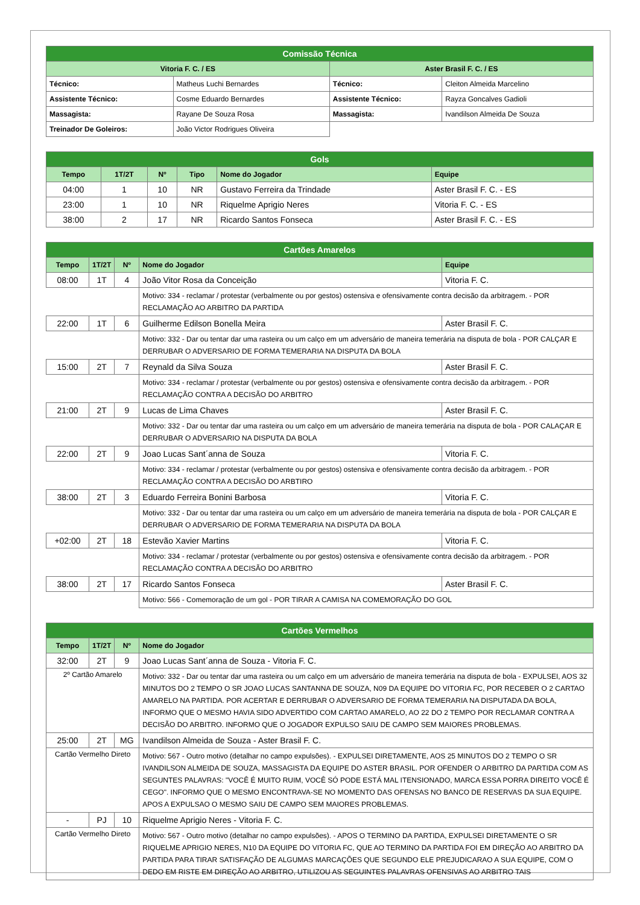| Comissão Técnica | | | |
| --- | --- | --- | --- |
| Vitoria F. C. / ES | | Aster Brasil F. C. / ES | |
| Técnico: | Matheus Luchi Bernardes | Técnico: | Cleiton Almeida Marcelino |
| Assistente Técnico: | Cosme Eduardo Bernardes | Assistente Técnico: | Rayza Goncalves Gadioli |
| Massagista: | Rayane De Souza Rosa | Massagista: | Ivandilson Almeida De Souza |
| Treinador De Goleiros: | João Victor Rodrigues Oliveira | | |
| Gols | | | | | |
| --- | --- | --- | --- | --- | --- |
| Tempo | 1T/2T | Nº | Tipo | Nome do Jogador | Equipe |
| 04:00 | 1 | 10 | NR | Gustavo Ferreira da Trindade | Aster Brasil F. C. - ES |
| 23:00 | 1 | 10 | NR | Riquelme Aprigio Neres | Vitoria F. C. - ES |
| 38:00 | 2 | 17 | NR | Ricardo Santos Fonseca | Aster Brasil F. C. - ES |
| Cartões Amarelos | | | | |
| --- | --- | --- | --- | --- |
| Tempo | 1T/2T | Nº | Nome do Jogador | Equipe |
| 08:00 | 1T | 4 | João Vitor Rosa da Conceição | Vitoria F. C. |
| | | | Motivo: 334 - reclamar / protestar (verbalmente ou por gestos) ostensiva e ofensivamente contra decisão da arbitragem. - POR RECLAMAÇÃO AO ARBITRO DA PARTIDA | |
| 22:00 | 1T | 6 | Guilherme Edilson Bonella Meira | Aster Brasil F. C. |
| | | | Motivo: 332 - Dar ou tentar dar uma rasteira ou um calço em um adversário de maneira temerária na disputa de bola - POR CALÇAR E DERRUBAR O ADVERSARIO DE FORMA TEMERARIA NA DISPUTA DA BOLA | |
| 15:00 | 2T | 7 | Reynald da Silva Souza | Aster Brasil F. C. |
| | | | Motivo: 334 - reclamar / protestar (verbalmente ou por gestos) ostensiva e ofensivamente contra decisão da arbitragem. - POR RECLAMAÇÃO CONTRA A DECISÃO DO ARBITRO | |
| 21:00 | 2T | 9 | Lucas de Lima Chaves | Aster Brasil F. C. |
| | | | Motivo: 332 - Dar ou tentar dar uma rasteira ou um calço em um adversário de maneira temerária na disputa de bola - POR CALAÇAR E DERRUBAR O ADVERSARIO NA DISPUTA DA BOLA | |
| 22:00 | 2T | 9 | Joao Lucas Sant´anna de Souza | Vitoria F. C. |
| | | | Motivo: 334 - reclamar / protestar (verbalmente ou por gestos) ostensiva e ofensivamente contra decisão da arbitragem. - POR RECLAMAÇÃO CONTRA A DECISÃO DO ARBTIRO | |
| 38:00 | 2T | 3 | Eduardo Ferreira Bonini Barbosa | Vitoria F. C. |
| | | | Motivo: 332 - Dar ou tentar dar uma rasteira ou um calço em um adversário de maneira temerária na disputa de bola - POR CALÇAR E DERRUBAR O ADVERSARIO DE FORMA TEMERARIA NA DISPUTA DA BOLA | |
| +02:00 | 2T | 18 | Estevão Xavier Martins | Vitoria F. C. |
| | | | Motivo: 334 - reclamar / protestar (verbalmente ou por gestos) ostensiva e ofensivamente contra decisão da arbitragem. - POR RECLAMAÇÃO CONTRA A DECISÃO DO ARBITRO | |
| 38:00 | 2T | 17 | Ricardo Santos Fonseca | Aster Brasil F. C. |
| | | | Motivo: 566 - Comemoração de um gol - POR TIRAR A CAMISA NA COMEMORAÇÃO DO GOL | |
| Cartões Vermelhos | | | |
| --- | --- | --- | --- |
| Tempo | 1T/2T | Nº | Nome do Jogador |
| 32:00 | 2T | 9 | Joao Lucas Sant´anna de Souza - Vitoria F. C. |
| 2º Cartão Amarelo | | | Motivo: 332 - Dar ou tentar dar uma rasteira ou um calço em um adversário de maneira temerária na disputa de bola - EXPULSEI, AOS 32 MINUTOS DO 2 TEMPO O SR JOAO LUCAS SANTANNA DE SOUZA, N09 DA EQUIPE DO VITORIA FC, POR RECEBER O 2 CARTAO AMARELO NA PARTIDA. POR ACERTAR E DERRUBAR O ADVERSARIO DE FORMA TEMERARIA NA DISPUTADA DA BOLA, INFORMO QUE O MESMO HAVIA SIDO ADVERTIDO COM CARTAO AMARELO, AO 22 DO 2 TEMPO POR RECLAMAR CONTRA A DECISÃO DO ARBITRO. INFORMO QUE O JOGADOR EXPULSO SAIU DE CAMPO SEM MAIORES PROBLEMAS. |
| 25:00 | 2T | MG | Ivandilson Almeida de Souza - Aster Brasil F. C. |
| Cartão Vermelho Direto | | | Motivo: 567 - Outro motivo (detalhar no campo expulsões). - EXPULSEI DIRETAMENTE, AOS 25 MINUTOS DO 2 TEMPO O SR IVANDILSON ALMEIDA DE SOUZA, MASSAGISTA DA EQUIPE DO ASTER BRASIL. POR OFENDER O ARBITRO DA PARTIDA COM AS SEGUNTES PALAVRAS: "VOCÊ É MUITO RUIM, VOCÊ SÓ PODE ESTÁ MAL ITENSIONADO, MARCA ESSA PORRA DIREITO VOCÊ É CEGO". INFORMO QUE O MESMO ENCONTRAVA-SE NO MOMENTO DAS OFENSAS NO BANCO DE RESERVAS DA SUA EQUIPE. APOS A EXPULSAO O MESMO SAIU DE CAMPO SEM MAIORES PROBLEMAS. |
| - | PJ | 10 | Riquelme Aprigio Neres - Vitoria F. C. |
| Cartão Vermelho Direto | | | Motivo: 567 - Outro motivo (detalhar no campo expulsões). - APOS O TERMINO DA PARTIDA, EXPULSEI DIRETAMENTE O SR RIQUELME APRIGIO NERES, N10 DA EQUIPE DO VITORIA FC, QUE AO TERMINO DA PARTIDA FOI EM DIREÇÃO AO ARBITRO DA PARTIDA PARA TIRAR SATISFAÇÃO DE ALGUMAS MARCAÇÕES QUE SEGUNDO ELE PREJUDICARAO A SUA EQUIPE, COM O DEDO EM RISTE EM DIREÇÃO AO ARBITRO, UTILIZOU AS SEGUINTES PALAVRAS OFENSIVAS AO ARBITRO TAIS |